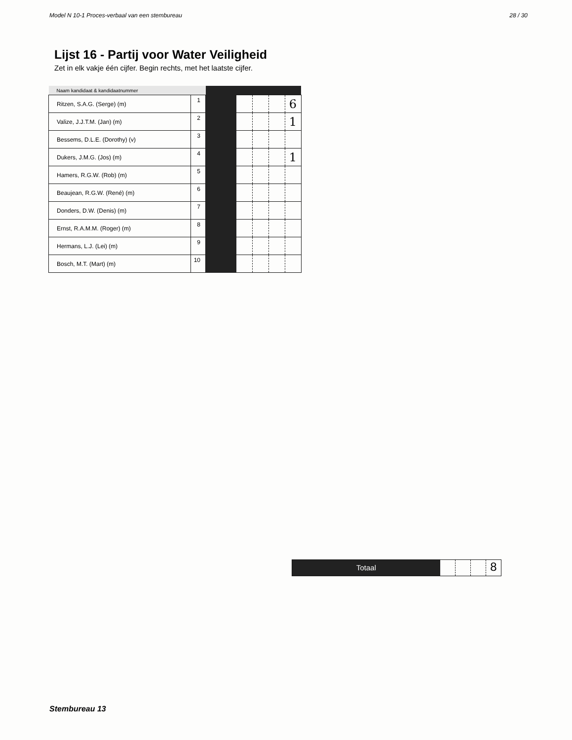Model N 10-1 Proces-verbaal van een stembureau 28 / 30
Lijst 16 - Partij voor Water Veiligheid
Zet in elk vakje één cijfer. Begin rechts, met het laatste cijfer.
| Naam kandidaat & kandidaatnummer | | | | | | |
| --- | --- | --- | --- | --- | --- | --- |
| Ritzen, S.A.G. (Serge) (m) | 1 | | | | | 6 |
| Valize, J.J.T.M. (Jan) (m) | 2 | | | | | 1 |
| Bessems, D.L.E. (Dorothy) (v) | 3 | | | | | |
| Dukers, J.M.G. (Jos) (m) | 4 | | | | | 1 |
| Hamers, R.G.W. (Rob) (m) | 5 | | | | | |
| Beaujean, R.G.W. (René) (m) | 6 | | | | | |
| Donders, D.W. (Denis) (m) | 7 | | | | | |
| Ernst, R.A.M.M. (Roger) (m) | 8 | | | | | |
| Hermans, L.J. (Lei) (m) | 9 | | | | | |
| Bosch, M.T. (Mart) (m) | 10 | | | | | |
Totaal
8
Stembureau 13